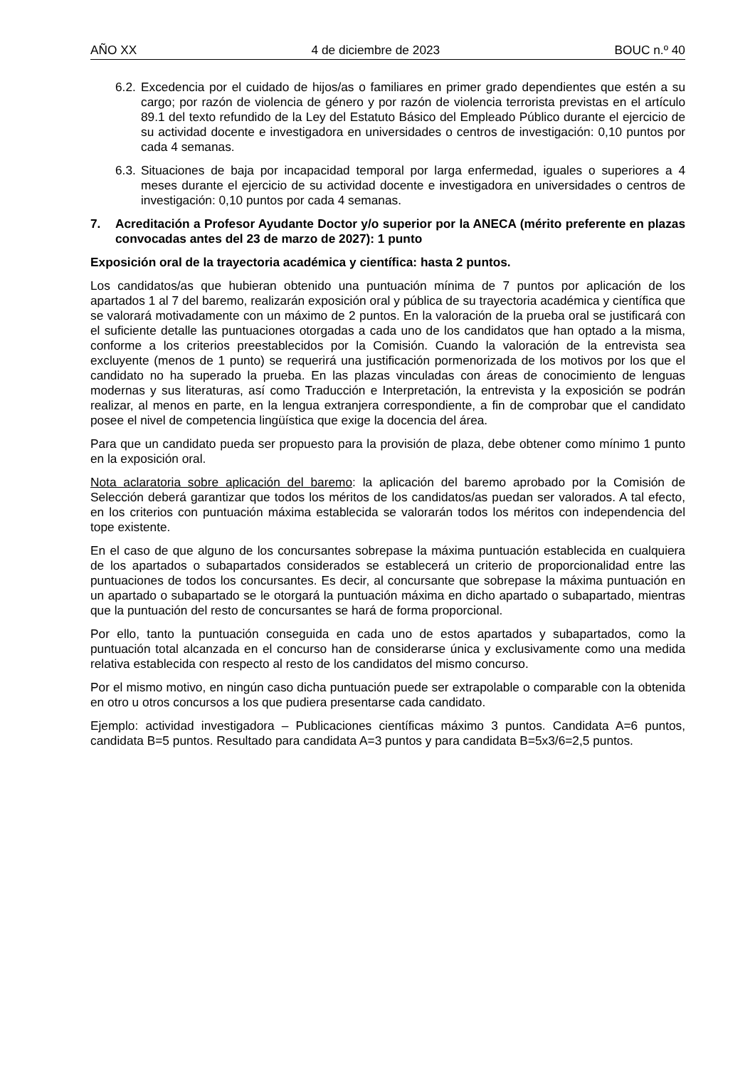AÑO XX 4 de diciembre de 2023 BOUC n.º 40
6.2. Excedencia por el cuidado de hijos/as o familiares en primer grado dependientes que estén a su cargo; por razón de violencia de género y por razón de violencia terrorista previstas en el artículo 89.1 del texto refundido de la Ley del Estatuto Básico del Empleado Público durante el ejercicio de su actividad docente e investigadora en universidades o centros de investigación: 0,10 puntos por cada 4 semanas.
6.3. Situaciones de baja por incapacidad temporal por larga enfermedad, iguales o superiores a 4 meses durante el ejercicio de su actividad docente e investigadora en universidades o centros de investigación: 0,10 puntos por cada 4 semanas.
7. Acreditación a Profesor Ayudante Doctor y/o superior por la ANECA (mérito preferente en plazas convocadas antes del 23 de marzo de 2027): 1 punto
Exposición oral de la trayectoria académica y científica: hasta 2 puntos.
Los candidatos/as que hubieran obtenido una puntuación mínima de 7 puntos por aplicación de los apartados 1 al 7 del baremo, realizarán exposición oral y pública de su trayectoria académica y científica que se valorará motivadamente con un máximo de 2 puntos. En la valoración de la prueba oral se justificará con el suficiente detalle las puntuaciones otorgadas a cada uno de los candidatos que han optado a la misma, conforme a los criterios preestablecidos por la Comisión. Cuando la valoración de la entrevista sea excluyente (menos de 1 punto) se requerirá una justificación pormenorizada de los motivos por los que el candidato no ha superado la prueba. En las plazas vinculadas con áreas de conocimiento de lenguas modernas y sus literaturas, así como Traducción e Interpretación, la entrevista y la exposición se podrán realizar, al menos en parte, en la lengua extranjera correspondiente, a fin de comprobar que el candidato posee el nivel de competencia lingüística que exige la docencia del área.
Para que un candidato pueda ser propuesto para la provisión de plaza, debe obtener como mínimo 1 punto en la exposición oral.
Nota aclaratoria sobre aplicación del baremo: la aplicación del baremo aprobado por la Comisión de Selección deberá garantizar que todos los méritos de los candidatos/as puedan ser valorados. A tal efecto, en los criterios con puntuación máxima establecida se valorarán todos los méritos con independencia del tope existente.
En el caso de que alguno de los concursantes sobrepase la máxima puntuación establecida en cualquiera de los apartados o subapartados considerados se establecerá un criterio de proporcionalidad entre las puntuaciones de todos los concursantes. Es decir, al concursante que sobrepase la máxima puntuación en un apartado o subapartado se le otorgará la puntuación máxima en dicho apartado o subapartado, mientras que la puntuación del resto de concursantes se hará de forma proporcional.
Por ello, tanto la puntuación conseguida en cada uno de estos apartados y subapartados, como la puntuación total alcanzada en el concurso han de considerarse única y exclusivamente como una medida relativa establecida con respecto al resto de los candidatos del mismo concurso.
Por el mismo motivo, en ningún caso dicha puntuación puede ser extrapolable o comparable con la obtenida en otro u otros concursos a los que pudiera presentarse cada candidato.
Ejemplo: actividad investigadora – Publicaciones científicas máximo 3 puntos. Candidata A=6 puntos, candidata B=5 puntos. Resultado para candidata A=3 puntos y para candidata B=5x3/6=2,5 puntos.